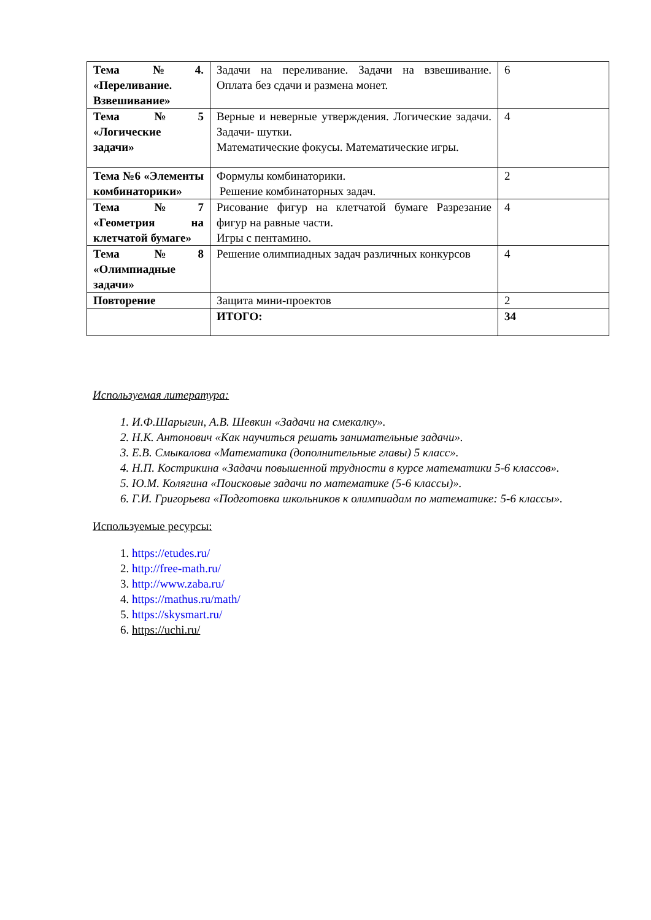| Тема №4. «Переливание. Взвешивание» | Задачи на переливание. Задачи на взвешивание. Оплата без сдачи и размена монет. | 6 |
| Тема №5 «Логические задачи» | Верные и неверные утверждения. Логические задачи. Задачи- шутки. Математические фокусы. Математические игры. | 4 |
| Тема №6 «Элементы комбинаторики» | Формулы комбинаторики. Решение комбинаторных задач. | 2 |
| Тема №7 «Геометрия на клетчатой бумаге» | Рисование фигур на клетчатой бумаге Разрезание фигур на равные части. Игры с пентамино. | 4 |
| Тема №8 «Олимпиадные задачи» | Решение олимпиадных задач различных конкурсов | 4 |
| Повторение | Защита мини-проектов | 2 |
| | ИТОГО: | 34 |
Используемая литература:
1. И.Ф.Шарыгин, А.В. Шевкин «Задачи на смекалку».
2. Н.К. Антонович «Как научиться решать занимательные задачи».
3. Е.В. Смыкалова «Математика (дополнительные главы) 5 класс».
4. Н.П. Кострикина «Задачи повышенной трудности в курсе математики 5-6 классов».
5. Ю.М. Колягина «Поисковые задачи по математике (5-6 классы)».
6. Г.И. Григорьева «Подготовка школьников к олимпиадам по математике: 5-6 классы».
Используемые ресурсы:
1. https://etudes.ru/
2. http://free-math.ru/
3. http://www.zaba.ru/
4. https://mathus.ru/math/
5. https://skysmart.ru/
6. https://uchi.ru/